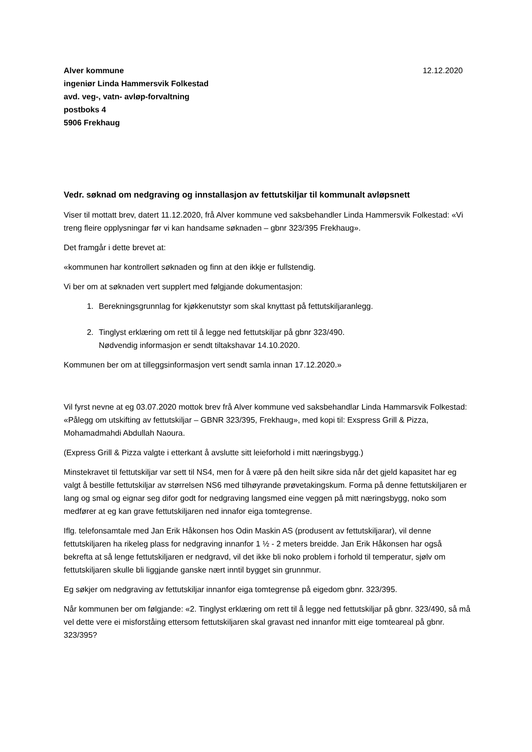Alver kommune
ingeniør Linda Hammersvik Folkestad
avd. veg-, vatn- avløp-forvaltning
postboks 4
5906 Frekhaug
12.12.2020
Vedr. søknad om nedgraving og innstallasjon av fettutskiljar til kommunalt avløpsnett
Viser til mottatt brev, datert 11.12.2020, frå Alver kommune ved saksbehandler Linda Hammersvik Folkestad: «Vi treng fleire opplysningar før vi kan handsame søknaden – gbnr 323/395 Frekhaug».
Det framgår i dette brevet at:
«kommunen har kontrollert søknaden og finn at den ikkje er fullstendig.
Vi ber om at søknaden vert supplert med følgjande dokumentasjon:
1. Berekningsgrunnlag for kjøkkenutstyr som skal knyttast på fettutskiljaranlegg.
2. Tinglyst erklæring om rett til å legge ned fettutskiljar på gbnr 323/490.
Nødvendig informasjon er sendt tiltakshavar 14.10.2020.
Kommunen ber om at tilleggsinformasjon vert sendt samla innan 17.12.2020.»
Vil fyrst nevne at eg 03.07.2020 mottok brev frå Alver kommune ved saksbehandlar Linda Hammarsvik Folkestad: «Pålegg om utskifting av fettutskiljar – GBNR 323/395, Frekhaug», med kopi til: Exspress Grill & Pizza, Mohamadmahdi Abdullah Naoura.
(Express Grill & Pizza valgte i etterkant å avslutte sitt leieforhold i mitt næringsbygg.)
Minstekravet til fettutskiljar var sett til NS4, men for å være på den heilt sikre sida når det gjeld kapasitet har eg valgt å bestille fettutskiljar av størrelsen NS6 med tilhøyrande prøvetakingskum. Forma på denne fettutskiljaren er lang og smal og eignar seg difor godt for nedgraving langsmed eine veggen på mitt næringsbygg, noko som medfører at eg kan grave fettutskiljaren ned innafor eiga tomtegrense.
Iflg. telefonsamtale med Jan Erik Håkonsen hos Odin Maskin AS (produsent av fettutskiljarar), vil denne fettutskiljaren ha rikeleg plass for nedgraving innanfor 1 ½ - 2 meters breidde. Jan Erik Håkonsen har også bekrefta at så lenge fettutskiljaren er nedgravd, vil det ikke bli noko problem i forhold til temperatur, sjølv om fettutskiljaren skulle bli liggjande ganske nært inntil bygget sin grunnmur.
Eg søkjer om nedgraving av fettutskiljar innanfor eiga tomtegrense på eigedom gbnr. 323/395.
Når kommunen ber om følgjande: «2. Tinglyst erklæring om rett til å legge ned fettutskiljar på gbnr. 323/490, så må vel dette vere ei misforståing ettersom fettutskiljaren skal gravast ned innanfor mitt eige tomteareal på gbnr. 323/395?